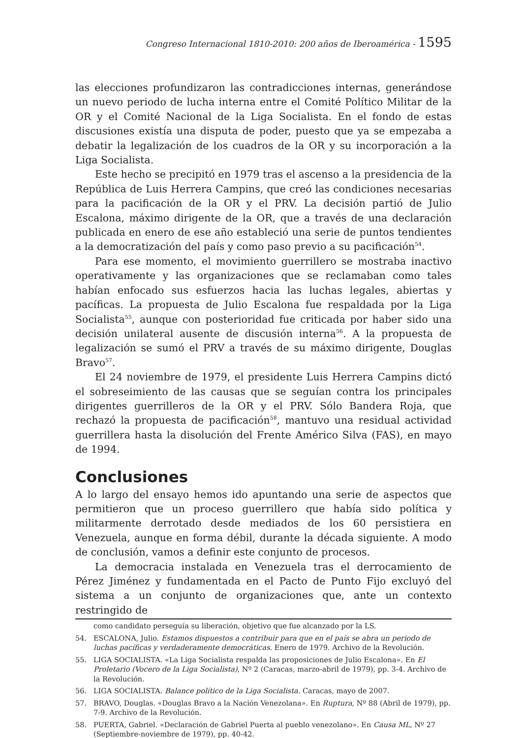Congreso Internacional 1810-2010: 200 años de Iberoamérica - 1595
las elecciones profundizaron las contradicciones internas, generándose un nuevo periodo de lucha interna entre el Comité Político Militar de la OR y el Comité Nacional de la Liga Socialista. En el fondo de estas discusiones existía una disputa de poder, puesto que ya se empezaba a debatir la legalización de los cuadros de la OR y su incorporación a la Liga Socialista.
Este hecho se precipitó en 1979 tras el ascenso a la presidencia de la República de Luis Herrera Campins, que creó las condiciones necesarias para la pacificación de la OR y el PRV. La decisión partió de Julio Escalona, máximo dirigente de la OR, que a través de una declaración publicada en enero de ese año estableció una serie de puntos tendientes a la democratización del país y como paso previo a su pacificación<sup>54</sup>.
Para ese momento, el movimiento guerrillero se mostraba inactivo operativamente y las organizaciones que se reclamaban como tales habían enfocado sus esfuerzos hacia las luchas legales, abiertas y pacíficas. La propuesta de Julio Escalona fue respaldada por la Liga Socialista<sup>55</sup>, aunque con posterioridad fue criticada por haber sido una decisión unilateral ausente de discusión interna<sup>56</sup>. A la propuesta de legalización se sumó el PRV a través de su máximo dirigente, Douglas Bravo<sup>57</sup>.
El 24 noviembre de 1979, el presidente Luis Herrera Campins dictó el sobreseimiento de las causas que se seguían contra los principales dirigentes guerrilleros de la OR y el PRV. Sólo Bandera Roja, que rechazó la propuesta de pacificación<sup>58</sup>, mantuvo una residual actividad guerrillera hasta la disolución del Frente Américo Silva (FAS), en mayo de 1994.
Conclusiones
A lo largo del ensayo hemos ido apuntando una serie de aspectos que permitieron que un proceso guerrillero que había sido política y militarmente derrotado desde mediados de los 60 persistiera en Venezuela, aunque en forma débil, durante la década siguiente. A modo de conclusión, vamos a definir este conjunto de procesos.
La democracia instalada en Venezuela tras el derrocamiento de Pérez Jiménez y fundamentada en el Pacto de Punto Fijo excluyó del sistema a un conjunto de organizaciones que, ante un contexto restringido de
como candidato perseguía su liberación, objetivo que fue alcanzado por la LS.
54. ESCALONA, Julio. Estamos dispuestos a contribuir para que en el país se abra un periodo de luchas pacíficas y verdaderamente democráticas. Enero de 1979. Archivo de la Revolución.
55. LIGA SOCIALISTA. «La Liga Socialista respalda las proposiciones de Julio Escalona». En El Proletario (Vocero de la Liga Socialista), Nº 2 (Caracas, marzo-abril de 1979), pp. 3-4. Archivo de la Revolución.
56. LIGA SOCIALISTA. Balance político de la Liga Socialista. Caracas, mayo de 2007.
57. BRAVO, Douglas. «Douglas Bravo a la Nación Venezolana». En Ruptura, Nº 88 (Abril de 1979), pp. 7-9. Archivo de la Revolución.
58. PUERTA, Gabriel. «Declaración de Gabriel Puerta al pueblo venezolano». En Causa ML, Nº 27 (Septiembre-noviembre de 1979), pp. 40-42.